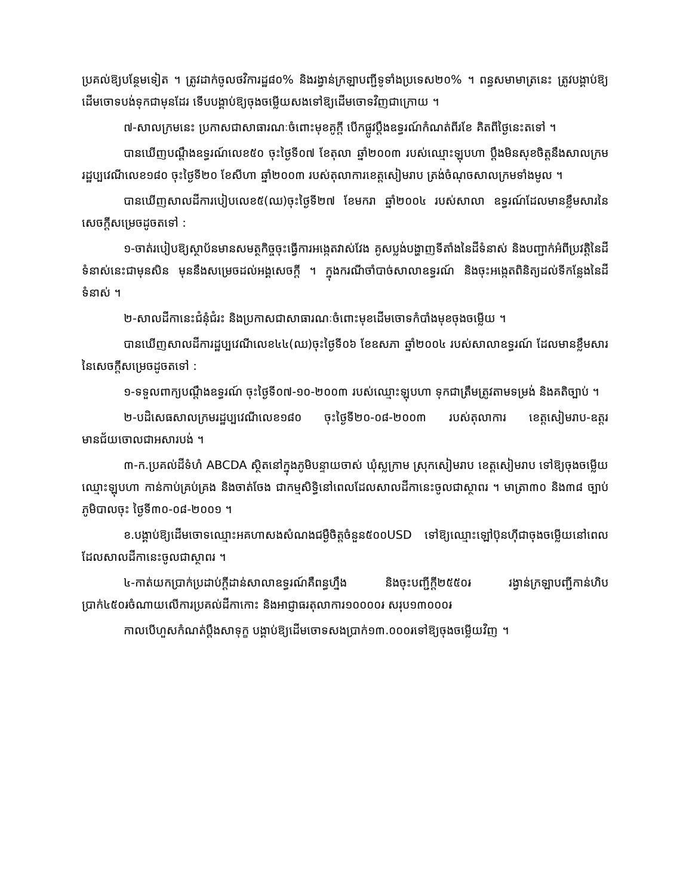ប្រគល់ឱ្យបន្ថែមទៀត ។ ត្រូវដាក់ចូលថវិការដ្ឋ៨០% និងរង្វាន់ក្រឡាបញ្ជីទូទាំងប្រទេស២០% ។ ពន្ធសមាមាត្រនេះ ត្រូវបង្គាប់ឱ្យដើមចោទបង់ទុកជាមុនដែរ ទើបបង្គាប់ឱ្យចុងចម្លើយសងទៅឱ្យដើមចោទវិញជាក្រោយ ។
៧-សាលក្រមនេះ ប្រកាសជាសាធារណៈចំពោះមុខគូក្តី បើកផ្លូវប្តឹងឧទ្ធរណ៍កំណត់ពីរខែ គិតពីថ្ងៃនេះតទៅ ។
បានឃើញបណ្តឹងឧទ្ធរណ៍លេខ៥០ ចុះថ្ងៃទី០៧ ខែតុលា ឆ្នាំ២០០៣ របស់ឈ្មោះឡុបហា ប្តឹងមិនសុខចិត្តនឹងសាលក្រមរដ្ឋប្បវេណីលេខ១៨០ ចុះថ្ងៃទី២០ ខែសីហា ឆ្នាំ២០០៣ របស់តុលាការខេត្តសៀមរាប ត្រង់ចំណុចសាលក្រមទាំងមូល ។
បានឃើញសាលដីការបៀបលេខ៥(ឈ)ចុះថ្ងៃទី២៧ ខែមករា ឆ្នាំ២០០៤ របស់សាលា ឧទ្ធរណ៍ដែលមានខ្លឹមសារនៃសេចក្តីសម្រេចដូចតទៅ :
១-ចាត់របៀបឱ្យស្ថាប័នមានសមត្ថកិច្ចចុះធ្វើការអង្កេតវាស់វែង គូសប្លង់បង្ហាញទីតាំងនៃដីទំនាស់ និងបញ្ជាក់អំពីប្រវត្តិនៃដីទំនាស់នេះជាមុនសិន មុននឹងសម្រេចដល់អង្គសេចក្តី ។ ក្នុងករណីចាំបាច់សាលាឧទ្ធរណ៍ និងចុះអង្កេតពិនិត្យដល់ទីកន្លែងនៃដីទំនាស់ ។
២-សាលដីកានេះជំនុំជំរះ និងប្រកាសជាសាធារណៈចំពោះមុខដើមចោទកំបាំងមុខចុងចម្លើយ ។
បានឃើញសាលដីការដ្ឋប្បវេណីលេខ៤៤(ឈ)ចុះថ្ងៃទី០៦ ខែឧសភា ឆ្នាំ២០០៤ របស់សាលាឧទ្ធរណ៍ ដែលមានខ្លឹមសារនៃសេចក្តីសម្រេចដូចតទៅ :
១-ទទួលពាក្យបណ្តឹងឧទ្ធរណ៍ ចុះថ្ងៃទី០៧-១០-២០០៣ របស់ឈ្មោះឡុបហា ទុកជាត្រឹមត្រូវតាមទម្រង់ និងគតិច្បាប់ ។
២-បដិសេធសាលក្រមរដ្ឋប្បវេណីលេខ១៨០ ចុះថ្ងៃទី២០-០៨-២០០៣ របស់តុលាការ ខេត្តសៀមរាប-ឧត្តរមានជ័យចោលជាអសារបង់ ។
៣-ក.ប្រគល់ដីទំហំ ABCDA ស្ថិតនៅក្នុងភូមិបន្ទាយចាស់ ឃុំស្លក្រាម ស្រុកសៀមរាប ខេត្តសៀមរាប ទៅឱ្យចុងចម្លើយឈ្មោះឡុបហា កាន់កាប់គ្រប់គ្រង និងចាត់ចែង ជាកម្មសិទ្ធិនៅពេលដែលសាលដីកានេះចូលជាស្ថាពរ ។ មាត្រា៣០ និង៣៨ ច្បាប់ភូមិបាលចុះ ថ្ងៃទី៣០-០៨-២០០១ ។
ខ.បង្គាប់ឱ្យដើមចោទឈ្មោះអគហាសងសំណងជម្ងឺចិត្តចំនួន៥០០USD ទៅឱ្យឈ្មោះឡៅប៊ុនហ៊ីជាចុងចម្លើយនៅពេលដែលសាលដីកានេះចូលជាស្ថាពរ ។
៤-កាត់យកប្រាក់ប្រដាប់ក្តីដាន់សាលាឧទ្ធរណ៍គឺពន្ធហ្នឹង និងចុះបញ្ជីក្តី២៥៥០៛ រង្វាន់ក្រឡាបញ្ជីកាន់ហិបប្រាក់៤៥០៛ចំណាយលើការប្រគល់ដីកាកោះ និងអាជ្ញាធរតុលាការ១០០០០៛ សរុប១៣០០០៛
កាលបើហួសកំណត់ប្តឹងសាទុក្ខ បង្គាប់ឱ្យដើមចោទសងប្រាក់១៣.០០០៛ទៅឱ្យចុងចម្លើយវិញ ។